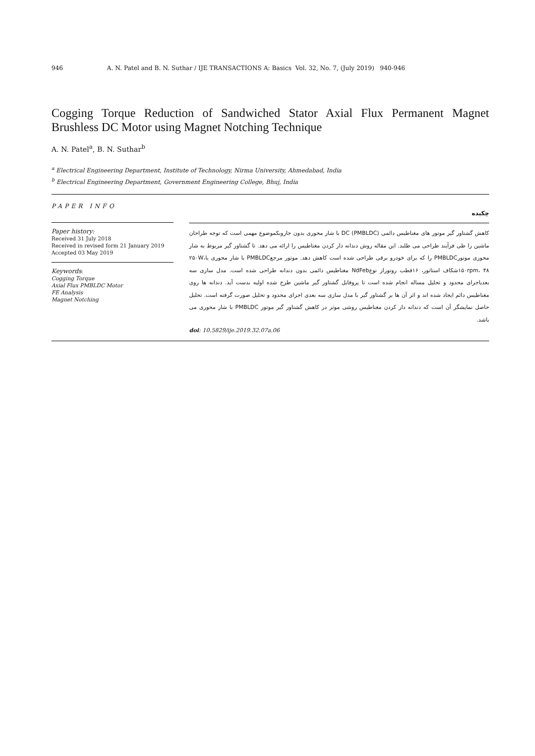946 A. N. Patel and B. N. Suthar / IJE TRANSACTIONS A: Basics Vol. 32, No. 7, (July 2019) 940-946
Cogging Torque Reduction of Sandwiched Stator Axial Flux Permanent Magnet Brushless DC Motor using Magnet Notching Technique
A. N. Patel<sup>a</sup>, B. N. Suthar<sup>b</sup>
<sup>a</sup> Electrical Engineering Department, Institute of Technology, Nirma University, Ahmedabad, India
<sup>b</sup> Electrical Engineering Department, Government Engineering College, Bhuj, India
PAPER INFO
Paper history:
Received 31 July 2018
Received in revised form 21 January 2019
Accepted 03 May 2019
Keywords:
Cogging Torque
Axial Flux PMBLDC Motor
FE Analysis
Magnet Notching
چکیده
کاهش گشتاور گیر موتور های مغناطیس دائمی DC (PMBLDC) با شار محوری بدون جاروبکموضوع مهمی است که توجه طراحان ماشین را طی فرآیند طراحی می طلبد. این مقاله روش دندانه دار کردن مغناطیس را ارائه می دهد. تا گشتاور گیر مربوط به شار محوری موتورPMBLDC را که برای خودرو برقی طراحی شده است کاهش دهد. موتور مرجعPMBLDC با شار محوری با۲۵۰W، ۱۵۰rpm، ۴۸شکاف استاتور، ۱۶قطب روتوراز نوعNdFeb مغناطیس دائمی بدون دندانه طراحی شده است. مدل سازی سه بعدیاجزای محدود و تحلیل مساله انجام شده است تا پروفایل گشتاور گیر ماشین طرح شده اولیه بدست آید. دندانه ها روی مغناطیس دائم ایجاد شده اند و اثر آن ها بر گشتاور گیر با مدل سازی سه بعدی اجزای محدود و تحلیل صورت گرفته است. تحلیل حاصل نمایشگر آن است که دندانه دار کردن مغناطیس روشی موثر در کاهش گشتاور گیر موتور PMBLDC با شار محوری می باشد.
doi: 10.5829/ije.2019.32.07a.06